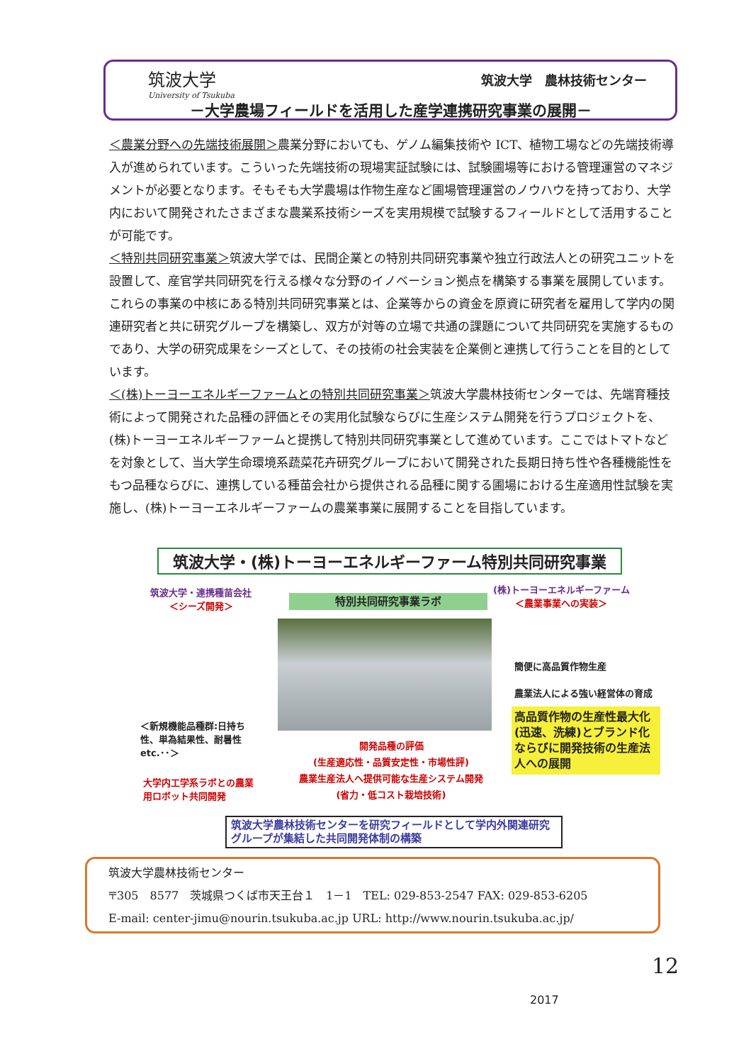筑波大学
University of Tsukuba
筑波大学　農林技術センター
－大学農場フィールドを活用した産学連携研究事業の展開－
＜農業分野への先端技術展開＞農業分野においても、ゲノム編集技術や ICT、植物工場などの先端技術導入が進められています。こういった先端技術の現場実証試験には、試験圃場等における管理運営のマネジメントが必要となります。そもそも大学農場は作物生産など圃場管理運営のノウハウを持っており、大学内において開発されたさまざまな農業系技術シーズを実用規模で試験するフィールドとして活用することが可能です。
＜特別共同研究事業＞筑波大学では、民間企業との特別共同研究事業や独立行政法人との研究ユニットを設置して、産官学共同研究を行える様々な分野のイノベーション拠点を構築する事業を展開しています。これらの事業の中核にある特別共同研究事業とは、企業等からの資金を原資に研究者を雇用して学内の関連研究者と共に研究グループを構築し、双方が対等の立場で共通の課題について共同研究を実施するものであり、大学の研究成果をシーズとして、その技術の社会実装を企業側と連携して行うことを目的としています。
＜(株)トーヨーエネルギーファームとの特別共同研究事業＞筑波大学農林技術センターでは、先端育種技術によって開発された品種の評価とその実用化試験ならびに生産システム開発を行うプロジェクトを、(株)トーヨーエネルギーファームと提携して特別共同研究事業として進めています。ここではトマトなどを対象として、当大学生命環境系蔬菜花卉研究グループにおいて開発された長期日持ち性や各種機能性をもつ品種ならびに、連携している種苗会社から提供される品種に関する圃場における生産適用性試験を実施し、(株)トーヨーエネルギーファームの農業事業に展開することを目指しています。
筑波大学・(株)トーヨーエネルギーファーム特別共同研究事業
筑波大学・連携種苗会社
＜シーズ開発＞
特別共同研究事業ラボ
(株)トーヨーエネルギーファーム
＜農業事業への実装＞
簡便に高品質作物生産
農業法人による強い経営体の育成
高品質作物の生産性最大化(迅速、洗練)とブランド化ならびに開発技術の生産法人への展開
＜新規機能品種群:日持ち性、単為結果性、耐暑性etc.･･＞
開発品種の評価
(生産適応性・品質安定性・市場性評)
農業生産法人へ提供可能な生産システム開発
(省力・低コスト栽培技術)
大学内工学系ラボとの農業用ロボット共同開発
筑波大学農林技術センターを研究フィールドとして学内外関連研究グループが集結した共同開発体制の構築
筑波大学農林技術センター
〒305　8577　茨城県つくば市天王台１　1－1　TEL: 029-853-2547 FAX: 029-853-6205
E-mail: center-jimu@nourin.tsukuba.ac.jp URL: http://www.nourin.tsukuba.ac.jp/
12
2017